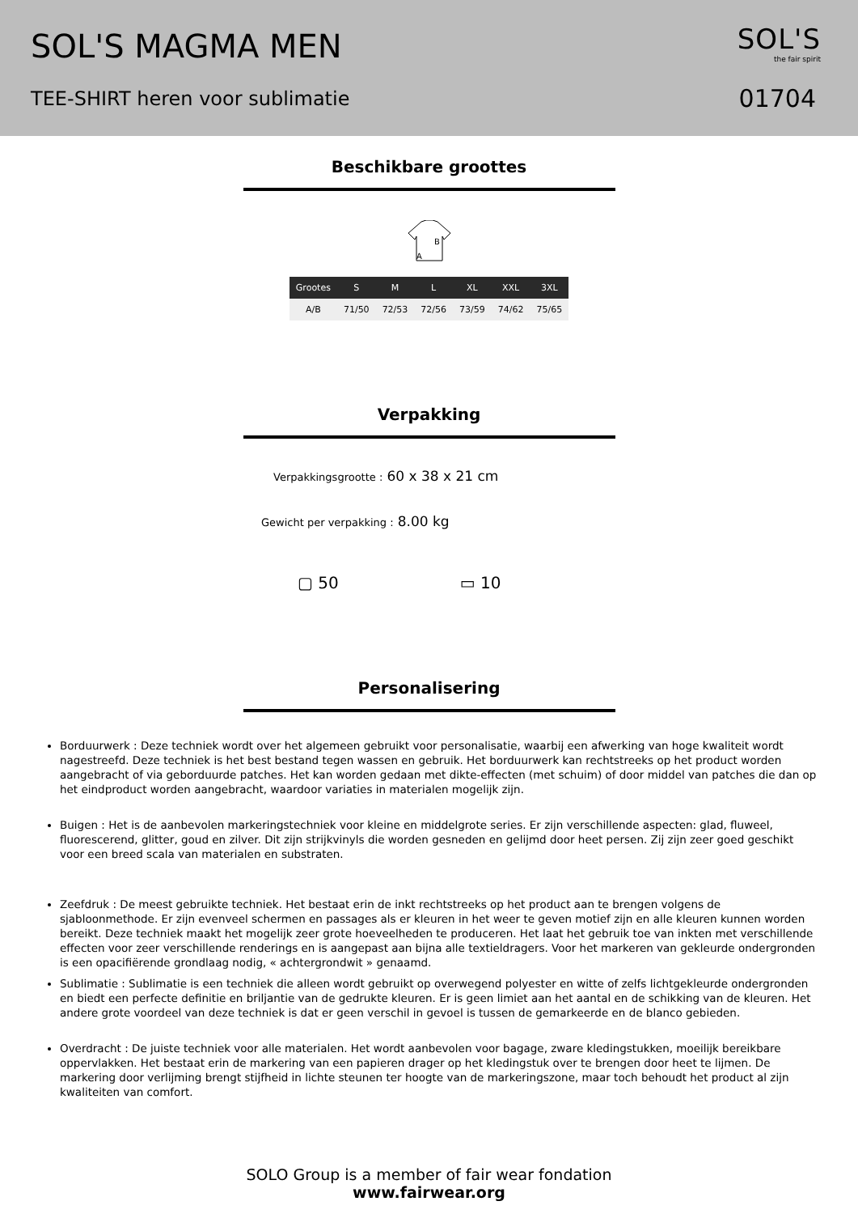SOL'S MAGMA MEN
TEE-SHIRT heren voor sublimatie
SOL'S
the fair spirit
01704
Beschikbare groottes
B
A
| Grootes | S | M | L | XL | XXL | 3XL |
| --- | --- | --- | --- | --- | --- | --- |
| A/B | 71/50 | 72/53 | 72/56 | 73/59 | 74/62 | 75/65 |
Verpakking
Verpakkingsgrootte : 60 x 38 x 21 cm
Gewicht per verpakking : 8.00 kg
▢ 50 ▭ 10
Personalisering
Borduurwerk : Deze techniek wordt over het algemeen gebruikt voor personalisatie, waarbij een afwerking van hoge kwaliteit wordt nagestreefd. Deze techniek is het best bestand tegen wassen en gebruik. Het borduurwerk kan rechtstreeks op het product worden aangebracht of via geborduurde patches. Het kan worden gedaan met dikte-effecten (met schuim) of door middel van patches die dan op het eindproduct worden aangebracht, waardoor variaties in materialen mogelijk zijn.
Buigen : Het is de aanbevolen markeringstechniek voor kleine en middelgrote series. Er zijn verschillende aspecten: glad, fluweel, fluorescerend, glitter, goud en zilver. Dit zijn strijkvinyls die worden gesneden en gelijmd door heet persen. Zij zijn zeer goed geschikt voor een breed scala van materialen en substraten.
Zeefdruk : De meest gebruikte techniek. Het bestaat erin de inkt rechtstreeks op het product aan te brengen volgens de sjabloonmethode. Er zijn evenveel schermen en passages als er kleuren in het weer te geven motief zijn en alle kleuren kunnen worden bereikt. Deze techniek maakt het mogelijk zeer grote hoeveelheden te produceren. Het laat het gebruik toe van inkten met verschillende effecten voor zeer verschillende renderings en is aangepast aan bijna alle textieldragers. Voor het markeren van gekleurde ondergronden is een opacifiërende grondlaag nodig, « achtergrondwit » genaamd.
Sublimatie : Sublimatie is een techniek die alleen wordt gebruikt op overwegend polyester en witte of zelfs lichtgekleurde ondergronden en biedt een perfecte definitie en briljantie van de gedrukte kleuren. Er is geen limiet aan het aantal en de schikking van de kleuren. Het andere grote voordeel van deze techniek is dat er geen verschil in gevoel is tussen de gemarkeerde en de blanco gebieden.
Overdracht : De juiste techniek voor alle materialen. Het wordt aanbevolen voor bagage, zware kledingstukken, moeilijk bereikbare oppervlakken. Het bestaat erin de markering van een papieren drager op het kledingstuk over te brengen door heet te lijmen. De markering door verlijming brengt stijfheid in lichte steunen ter hoogte van de markeringszone, maar toch behoudt het product al zijn kwaliteiten van comfort.
SOLO Group is a member of fair wear fondation
www.fairwear.org